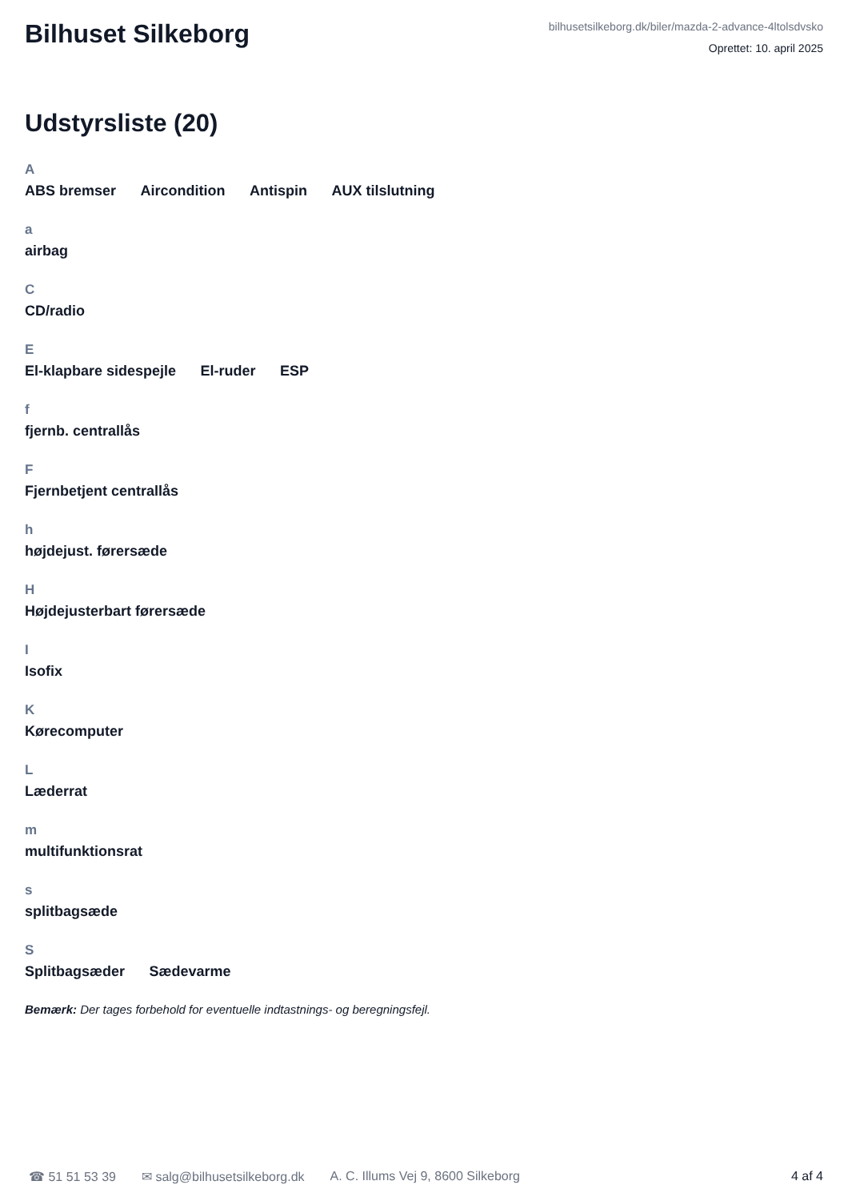Bilhuset Silkeborg
bilhusetsilkeborg.dk/biler/mazda-2-advance-4ltolsdvsko
Oprettet: 10. april 2025
Udstyrsliste (20)
A
ABS bremser Aircondition Antispin AUX tilslutning
a
airbag
C
CD/radio
E
El-klapbare sidespejle El-ruder ESP
f
fjernb. centrallås
F
Fjernbetjent centrallås
h
højdejust. førersæde
H
Højdejusterbart førersæde
I
Isofix
K
Kørecomputer
L
Læderrat
m
multifunktionsrat
s
splitbagsæde
S
Splitbagsæder Sædevarme
Bemærk: Der tages forbehold for eventuelle indtastnings- og beregningsfejl.
☎ 51 51 53 39 ✉ salg@bilhusetsilkeborg.dk A. C. Illums Vej 9, 8600 Silkeborg 4 af 4